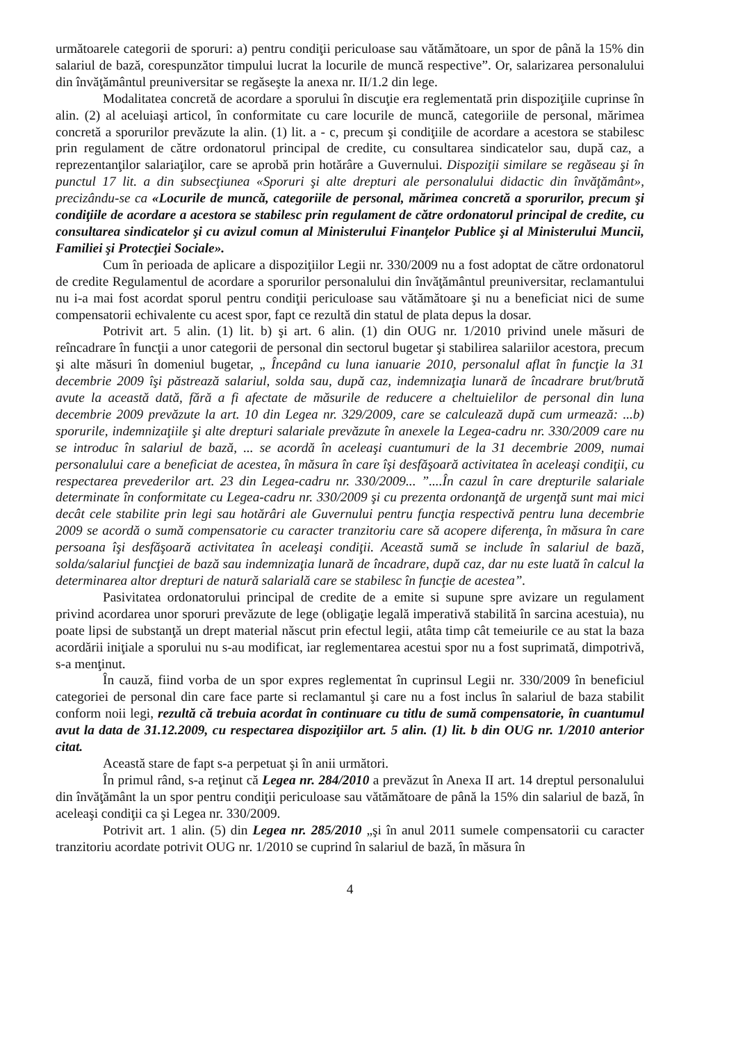următoarele categorii de sporuri: a) pentru condiţii periculoase sau vătămătoare, un spor de până la 15% din salariul de bază, corespunzător timpului lucrat la locurile de muncă respective”. Or, salarizarea personalului din învăţământul preuniversitar se regăseşte la anexa nr. II/1.2 din lege.
Modalitatea concretă de acordare a sporului în discuţie era reglementată prin dispoziţiile cuprinse în alin. (2) al aceluiaşi articol, în conformitate cu care locurile de muncă, categoriile de personal, mărimea concretă a sporurilor prevăzute la alin. (1) lit. a - c, precum şi condiţiile de acordare a acestora se stabilesc prin regulament de către ordonatorul principal de credite, cu consultarea sindicatelor sau, după caz, a reprezentanţilor salariaţilor, care se aprobă prin hotărâre a Guvernului. Dispoziţii similare se regăseau şi în punctul 17 lit. a din subsecţiunea «Sporuri şi alte drepturi ale personalului didactic din învăţământ», precizându-se ca «Locurile de muncă, categoriile de personal, mărimea concretă a sporurilor, precum şi condiţiile de acordare a acestora se stabilesc prin regulament de către ordonatorul principal de credite, cu consultarea sindicatelor şi cu avizul comun al Ministerului Finanţelor Publice şi al Ministerului Muncii, Familiei şi Protecţiei Sociale».
Cum în perioada de aplicare a dispoziţiilor Legii nr. 330/2009 nu a fost adoptat de către ordonatorul de credite Regulamentul de acordare a sporurilor personalului din învăţământul preuniversitar, reclamantului nu i-a mai fost acordat sporul pentru condiţii periculoase sau vătămătoare şi nu a beneficiat nici de sume compensatorii echivalente cu acest spor, fapt ce rezultă din statul de plata depus la dosar.
Potrivit art. 5 alin. (1) lit. b) şi art. 6 alin. (1) din OUG nr. 1/2010 privind unele măsuri de reîncadrare în funcţii a unor categorii de personal din sectorul bugetar şi stabilirea salariilor acestora, precum şi alte măsuri în domeniul bugetar, „ Începând cu luna ianuarie 2010, personalul aflat în funcţie la 31 decembrie 2009 îşi păstrează salariul, solda sau, după caz, indemnizaţia lunară de încadrare brut/brută avute la această dată, fără a fi afectate de măsurile de reducere a cheltuielilor de personal din luna decembrie 2009 prevăzute la art. 10 din Legea nr. 329/2009, care se calculează după cum urmează: ...b) sporurile, indemnizaţiile şi alte drepturi salariale prevăzute în anexele la Legea-cadru nr. 330/2009 care nu se introduc în salariul de bază, ... se acordă în aceleaşi cuantumuri de la 31 decembrie 2009, numai personalului care a beneficiat de acestea, în măsura în care îşi desfăşoară activitatea în aceleaşi condiţii, cu respectarea prevederilor art. 23 din Legea-cadru nr. 330/2009... ”....În cazul în care drepturile salariale determinate în conformitate cu Legea-cadru nr. 330/2009 şi cu prezenta ordonanţă de urgenţă sunt mai mici decât cele stabilite prin legi sau hotărâri ale Guvernului pentru funcţia respectivă pentru luna decembrie 2009 se acordă o sumă compensatorie cu caracter tranzitoriu care să acopere diferenţa, în măsura în care persoana îşi desfăşoară activitatea în aceleaşi condiţii. Această sumă se include în salariul de bază, solda/salariul funcţiei de bază sau indemnizaţia lunară de încadrare, după caz, dar nu este luată în calcul la determinarea altor drepturi de natură salarială care se stabilesc în funcţie de acestea”.
Pasivitatea ordonatorului principal de credite de a emite si supune spre avizare un regulament privind acordarea unor sporuri prevăzute de lege (obligaţie legală imperativă stabilită în sarcina acestuia), nu poate lipsi de substanţă un drept material născut prin efectul legii, atâta timp cât temeiurile ce au stat la baza acordării iniţiale a sporului nu s-au modificat, iar reglementarea acestui spor nu a fost suprimată, dimpotrivă, s-a menţinut.
În cauză, fiind vorba de un spor expres reglementat în cuprinsul Legii nr. 330/2009 în beneficiul categoriei de personal din care face parte si reclamantul şi care nu a fost inclus în salariul de baza stabilit conform noii legi, rezultă că trebuia acordat în continuare cu titlu de sumă compensatorie, în cuantumul avut la data de 31.12.2009, cu respectarea dispoziţiilor art. 5 alin. (1) lit. b din OUG nr. 1/2010 anterior citat.
Această stare de fapt s-a perpetuat şi în anii următori.
În primul rând, s-a reţinut că Legea nr. 284/2010 a prevăzut în Anexa II art. 14 dreptul personalului din învăţământ la un spor pentru condiţii periculoase sau vătămătoare de până la 15% din salariul de bază, în aceleaşi condiţii ca şi Legea nr. 330/2009.
Potrivit art. 1 alin. (5) din Legea nr. 285/2010 „şi în anul 2011 sumele compensatorii cu caracter tranzitoriu acordate potrivit OUG nr. 1/2010 se cuprind în salariul de bază, în măsura în
4